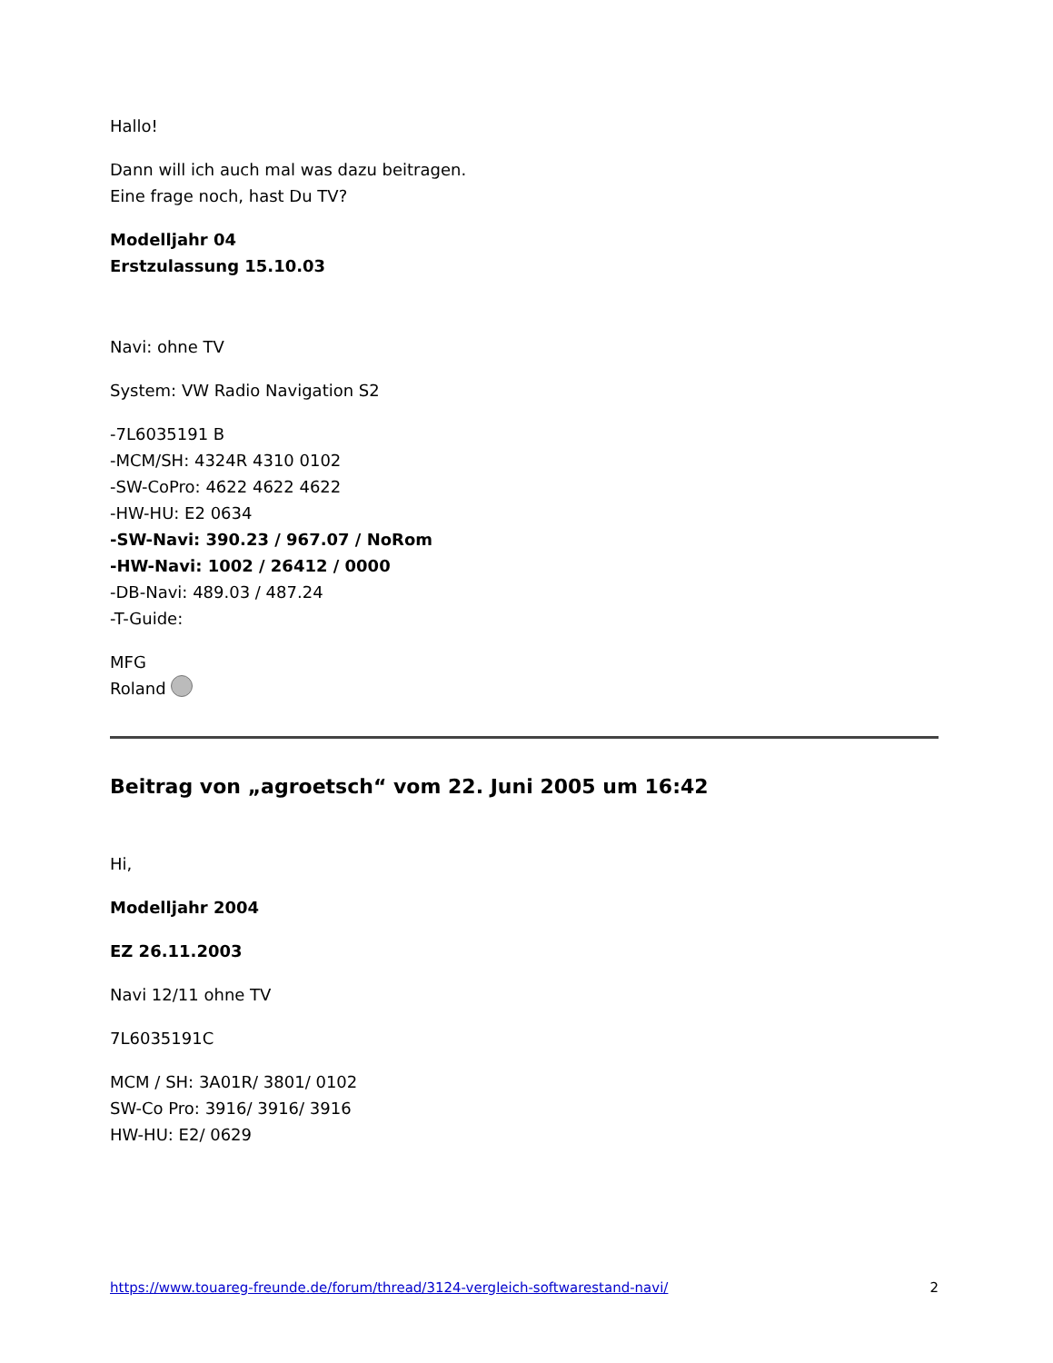Hallo!
Dann will ich auch mal was dazu beitragen.
Eine frage noch, hast Du TV?
Modelljahr 04
Erstzulassung 15.10.03
Navi: ohne TV
System: VW Radio Navigation S2
-7L6035191 B
-MCM/SH: 4324R 4310 0102
-SW-CoPro: 4622 4622 4622
-HW-HU: E2 0634
-SW-Navi: 390.23 / 967.07 / NoRom
-HW-Navi: 1002 / 26412 / 0000
-DB-Navi: 489.03 / 487.24
-T-Guide:
MFG
Roland
Beitrag von „agroetsch“ vom 22. Juni 2005 um 16:42
Hi,
Modelljahr 2004
EZ 26.11.2003
Navi 12/11 ohne TV
7L6035191C
MCM / SH: 3A01R/ 3801/ 0102
SW-Co Pro: 3916/ 3916/ 3916
HW-HU: E2/ 0629
https://www.touareg-freunde.de/forum/thread/3124-vergleich-softwarestand-navi/ 2